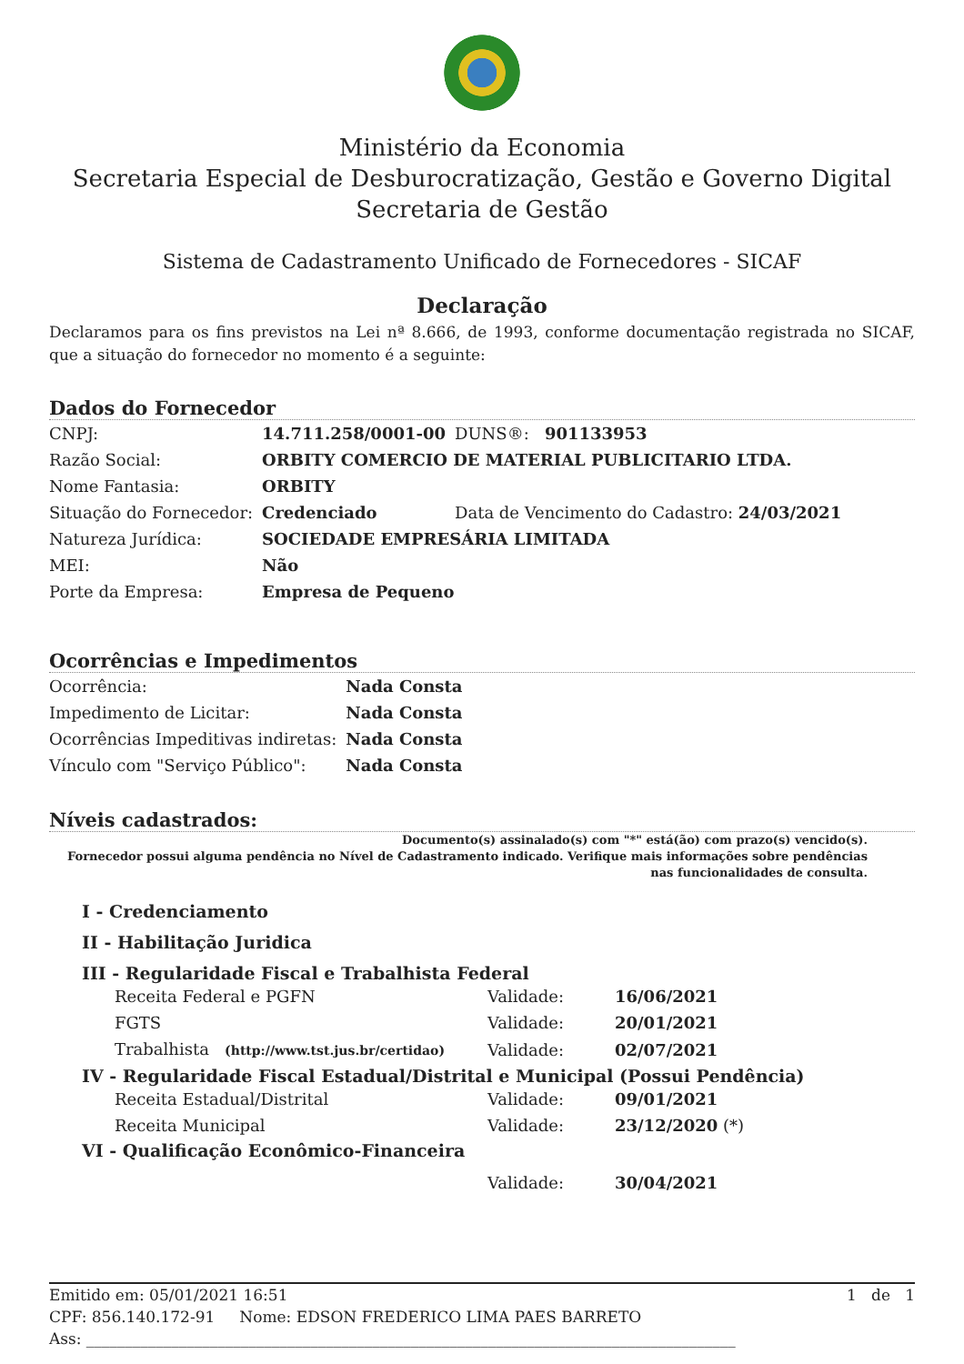Ministério da Economia
Secretaria Especial de Desburocratização, Gestão e Governo Digital
Secretaria de Gestão
Sistema de Cadastramento Unificado de Fornecedores - SICAF
Declaração
Declaramos para os fins previstos na Lei nª 8.666, de 1993, conforme documentação registrada no SICAF, que a situação do fornecedor no momento é a seguinte:
Dados do Fornecedor
| CNPJ: | 14.711.258/0001-00 | DUNS®: 901133953 |
| Razão Social: | ORBITY COMERCIO DE MATERIAL PUBLICITARIO LTDA. | |
| Nome Fantasia: | ORBITY | |
| Situação do Fornecedor: | Credenciado | Data de Vencimento do Cadastro: 24/03/2021 |
| Natureza Jurídica: | SOCIEDADE EMPRESÁRIA LIMITADA | |
| MEI: | Não | |
| Porte da Empresa: | Empresa de Pequeno | |
Ocorrências e Impedimentos
| Ocorrência: | Nada Consta |
| Impedimento de Licitar: | Nada Consta |
| Ocorrências Impeditivas indiretas: | Nada Consta |
| Vínculo com "Serviço Público": | Nada Consta |
Níveis cadastrados:
Documento(s) assinalado(s) com "*" está(ão) com prazo(s) vencido(s).
Fornecedor possui alguma pendência no Nível de Cadastramento indicado. Verifique mais informações sobre pendências nas funcionalidades de consulta.
I - Credenciamento
II - Habilitação Juridica
III - Regularidade Fiscal e Trabalhista Federal
| Receita Federal e PGFN | Validade: | 16/06/2021 |
| FGTS | Validade: | 20/01/2021 |
| Trabalhista (http://www.tst.jus.br/certidao) | Validade: | 02/07/2021 |
IV - Regularidade Fiscal Estadual/Distrital e Municipal (Possui Pendência)
| Receita Estadual/Distrital | Validade: | 09/01/2021 |
| Receita Municipal | Validade: | 23/12/2020 (*) |
VI - Qualificação Econômico-Financeira
| | Validade: | 30/04/2021 |
Emitido em: 05/01/2021 16:51 1 de 1
CPF: 856.140.172-91 Nome: EDSON FREDERICO LIMA PAES BARRETO
Ass: ____________________________________________________________________________________